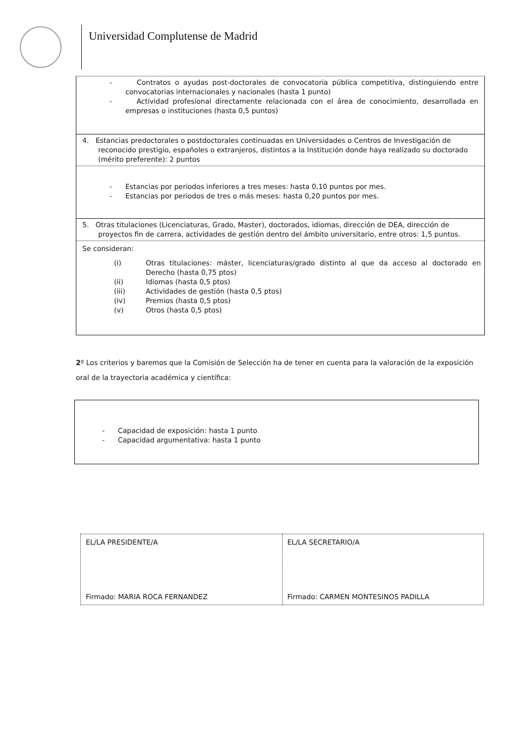Universidad Complutense de Madrid
- Contratos o ayudas post-doctorales de convocatoria pública competitiva, distinguiendo entre convocatorias internacionales y nacionales (hasta 1 punto)
- Actividad profesional directamente relacionada con el área de conocimiento, desarrollada en empresas o instituciones (hasta 0,5 puntos)
4. Estancias predoctorales o postdoctorales continuadas en Universidades o Centros de Investigación de reconocido prestigio, españoles o extranjeros, distintos a la Institución donde haya realizado su doctorado (mérito preferente): 2 puntos
- Estancias por periodos inferiores a tres meses: hasta 0,10 puntos por mes.
- Estancias por periodos de tres o más meses: hasta 0,20 puntos por mes.
5. Otras titulaciones (Licenciaturas, Grado, Master), doctorados, idiomas, dirección de DEA, dirección de proyectos fin de carrera, actividades de gestión dentro del ámbito universitario, entre otros: 1,5 puntos.
Se consideran:
| (i) | Otras titulaciones: máster, licenciaturas/grado distinto al que da acceso al doctorado en Derecho (hasta 0,75 ptos) |
| (ii) | Idiomas (hasta 0,5 ptos) |
| (iii) | Actividades de gestión (hasta 0,5 ptos) |
| (iv) | Premios (hasta 0,5 ptos) |
| (v) | Otros (hasta 0,5 ptos) |
2º Los criterios y baremos que la Comisión de Selección ha de tener en cuenta para la valoración de la exposición oral de la trayectoria académica y científica:
- Capacidad de exposición: hasta 1 punto
- Capacidad argumentativa: hasta 1 punto
| EL/LA PRESIDENTE/A Firmado: MARIA ROCA FERNANDEZ | EL/LA SECRETARIO/A Firmado: CARMEN MONTESINOS PADILLA |